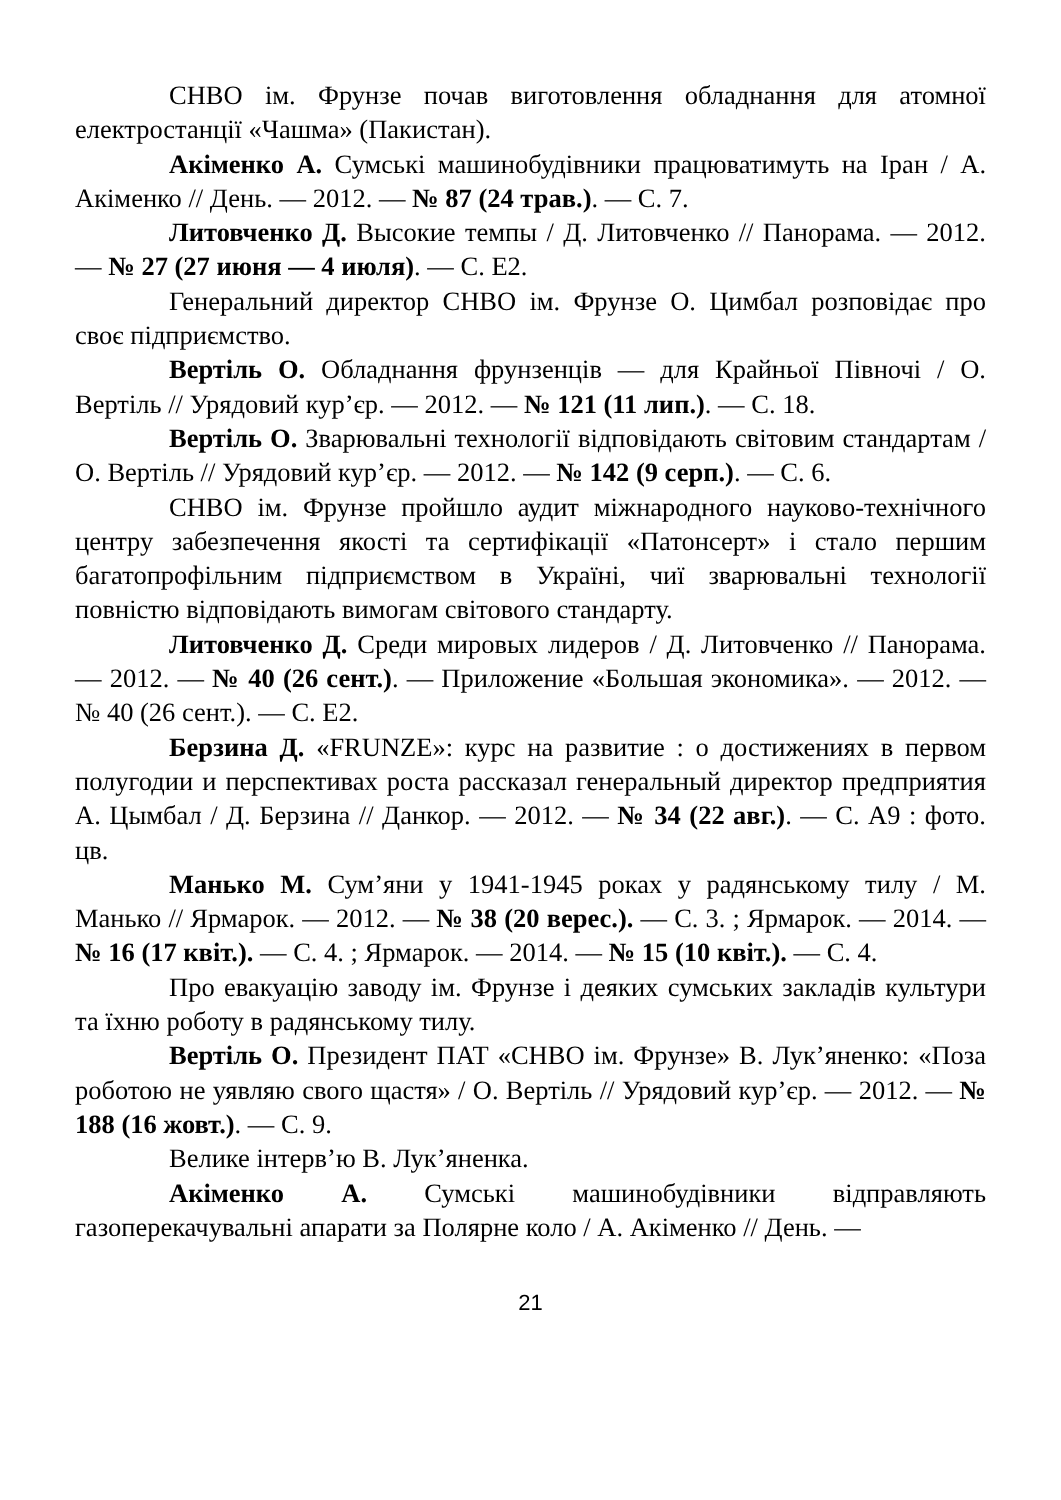СНВО ім. Фрунзе почав виготовлення обладнання для атомної електростанції «Чашма» (Пакистан).
Акіменко А. Сумські машинобудівники працюватимуть на Іран / А. Акіменко // День. — 2012. — № 87 (24 трав.). — С. 7.
Литовченко Д. Высокие темпы / Д. Литовченко // Панорама. — 2012. — № 27 (27 июня — 4 июля). — С. Е2.
Генеральний директор СНВО ім. Фрунзе О. Цимбал розповідає про своє підприємство.
Вертіль О. Обладнання фрунзенців — для Крайньої Півночі / О. Вертіль // Урядовий кур’єр. — 2012. — № 121 (11 лип.). — С. 18.
Вертіль О. Зварювальні технології відповідають світовим стандартам / О. Вертіль // Урядовий кур’єр. — 2012. — № 142 (9 серп.). — С. 6.
СНВО ім. Фрунзе пройшло аудит міжнародного науково-технічного центру забезпечення якості та сертифікації «Патонсерт» і стало першим багатопрофільним підприємством в Україні, чиї зварювальні технології повністю відповідають вимогам світового стандарту.
Литовченко Д. Среди мировых лидеров / Д. Литовченко // Панорама. — 2012. — № 40 (26 сент.). — Приложение «Большая экономика». — 2012. — № 40 (26 сент.). — С. Е2.
Берзина Д. «FRUNZE»: курс на развитие : о достижениях в первом полугодии и перспективах роста рассказал генеральный директор предприятия А. Цымбал / Д. Берзина // Данкор. — 2012. — № 34 (22 авг.). — С. А9 : фото. цв.
Манько М. Сум’яни у 1941-1945 роках у радянському тилу / М. Манько // Ярмарок. — 2012. — № 38 (20 верес.). — С. 3. ; Ярмарок. — 2014. — № 16 (17 квіт.). — С. 4. ; Ярмарок. — 2014. — № 15 (10 квіт.). — С. 4.
Про евакуацію заводу ім. Фрунзе і деяких сумських закладів культури та їхню роботу в радянському тилу.
Вертіль О. Президент ПАТ «СНВО ім. Фрунзе» В. Лук’яненко: «Поза роботою не уявляю свого щастя» / О. Вертіль // Урядовий кур’єр. — 2012. — № 188 (16 жовт.). — С. 9.
Велике інтерв’ю В. Лук’яненка.
Акіменко А. Сумські машинобудівники відправляють газоперекачувальні апарати за Полярне коло / А. Акіменко // День. —
21